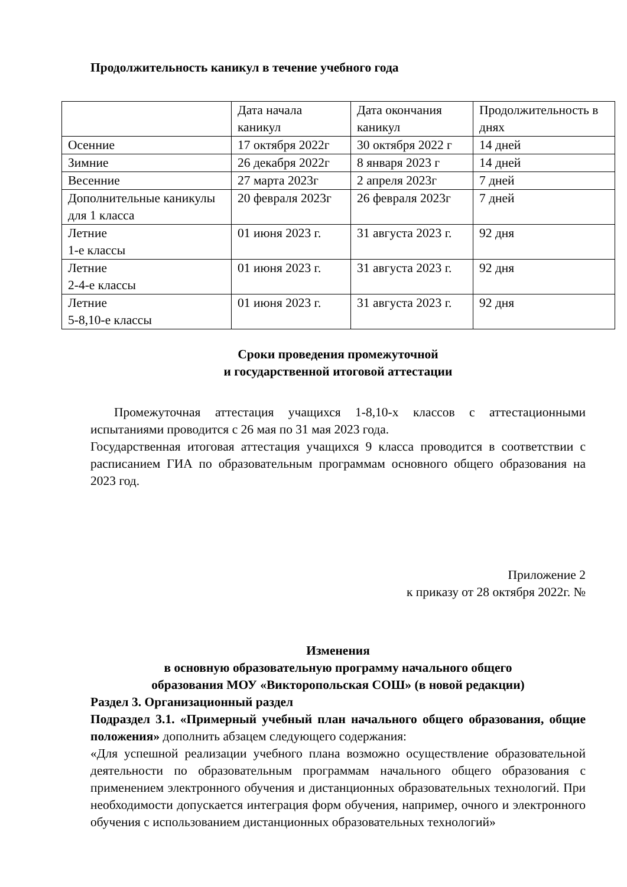Продолжительность каникул в течение учебного года
| | Дата начала каникул | Дата окончания каникул | Продолжительность в днях |
| Осенние | 17 октября 2022г | 30 октября 2022 г | 14 дней |
| Зимние | 26 декабря 2022г | 8 января 2023 г | 14 дней |
| Весенние | 27 марта 2023г | 2 апреля 2023г | 7 дней |
| Дополнительные каникулы для 1 класса | 20 февраля 2023г | 26 февраля 2023г | 7 дней |
| Летние 1-е классы | 01 июня 2023 г. | 31 августа 2023 г. | 92 дня |
| Летние 2-4-е классы | 01 июня 2023 г. | 31 августа 2023 г. | 92 дня |
| Летние 5-8,10-е классы | 01 июня 2023 г. | 31 августа 2023 г. | 92 дня |
Сроки проведения промежуточной
и государственной итоговой аттестации
Промежуточная аттестация учащихся 1-8,10-х классов с аттестационными испытаниями проводится с 26 мая по 31 мая 2023 года.
Государственная итоговая аттестация учащихся 9 класса проводится в соответствии с расписанием ГИА по образовательным программам основного общего образования на 2023 год.
Приложение 2
к приказу от 28 октября 2022г. №
Изменения
в основную образовательную программу начального общего
образования МОУ «Викторопольская СОШ» (в новой редакции)
Раздел 3. Организационный раздел
Подраздел 3.1. «Примерный учебный план начального общего образования, общие положения» дополнить абзацем следующего содержания:
«Для успешной реализации учебного плана возможно осуществление образовательной деятельности по образовательным программам начального общего образования с применением электронного обучения и дистанционных образовательных технологий. При необходимости допускается интеграция форм обучения, например, очного и электронного обучения с использованием дистанционных образовательных технологий»